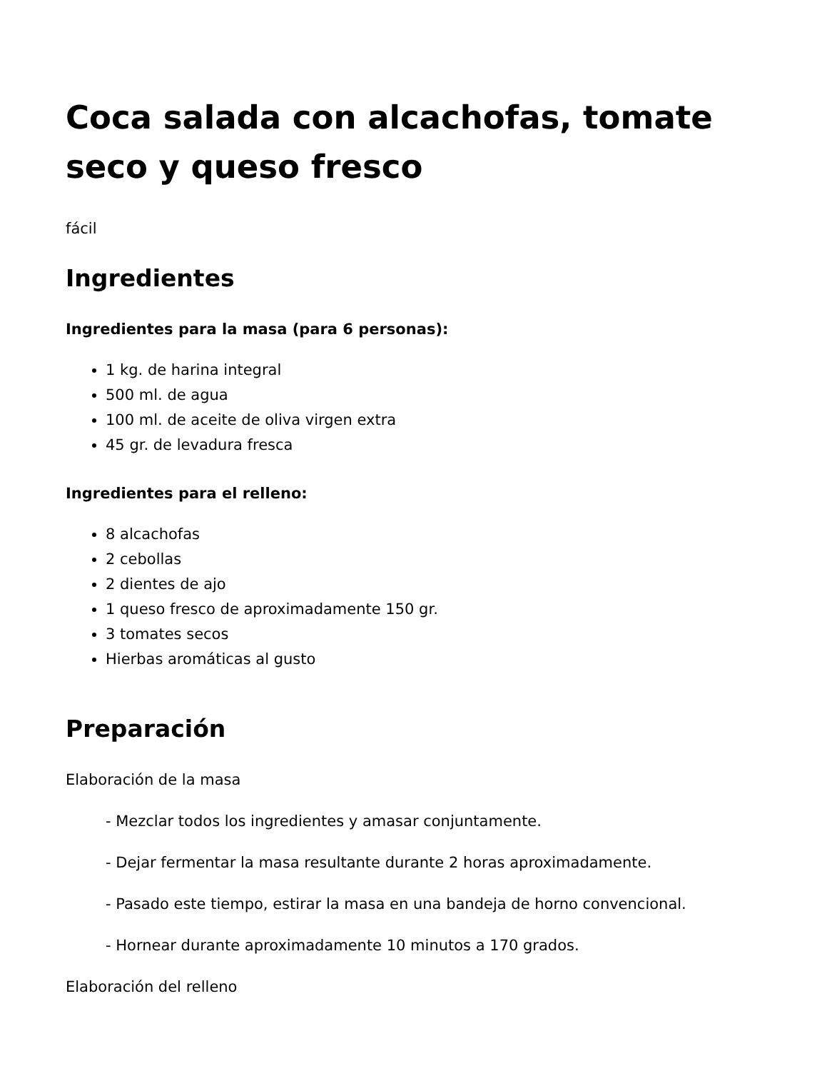Coca salada con alcachofas, tomate seco y queso fresco
fácil
Ingredientes
Ingredientes para la masa (para 6 personas):
1 kg. de harina integral
500 ml. de agua
100 ml. de aceite de oliva virgen extra
45 gr. de levadura fresca
Ingredientes para el relleno:
8 alcachofas
2 cebollas
2 dientes de ajo
1 queso fresco de aproximadamente 150 gr.
3 tomates secos
Hierbas aromáticas al gusto
Preparación
Elaboración de la masa
- Mezclar todos los ingredientes y amasar conjuntamente.
- Dejar fermentar la masa resultante durante 2 horas aproximadamente.
- Pasado este tiempo, estirar la masa en una bandeja de horno convencional.
- Hornear durante aproximadamente 10 minutos a 170 grados.
Elaboración del relleno